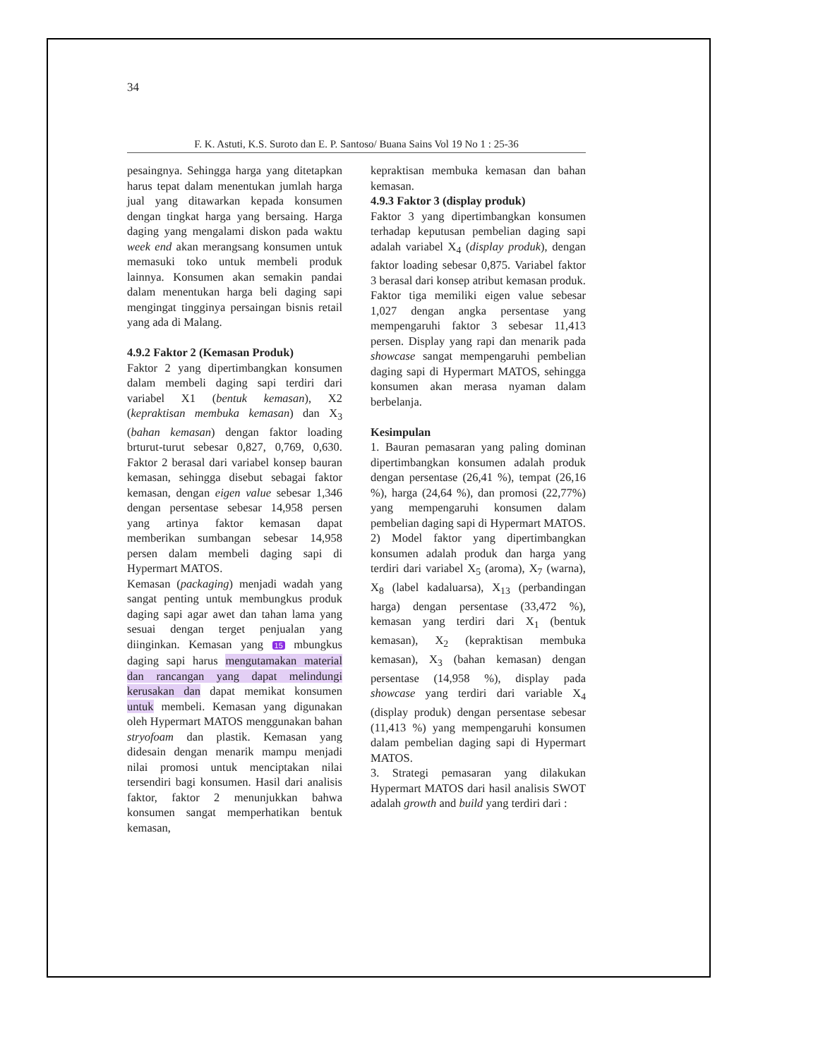34
F. K. Astuti, K.S. Suroto dan E. P. Santoso/ Buana Sains Vol 19 No 1 : 25-36
pesaingnya. Sehingga harga yang ditetapkan harus tepat dalam menentukan jumlah harga jual yang ditawarkan kepada konsumen dengan tingkat harga yang bersaing. Harga daging yang mengalami diskon pada waktu week end akan merangsang konsumen untuk memasuki toko untuk membeli produk lainnya. Konsumen akan semakin pandai dalam menentukan harga beli daging sapi mengingat tingginya persaingan bisnis retail yang ada di Malang.
4.9.2 Faktor 2 (Kemasan Produk)
Faktor 2 yang dipertimbangkan konsumen dalam membeli daging sapi terdiri dari variabel X1 (bentuk kemasan), X2 (kepraktisan membuka kemasan) dan X<sub>3</sub> (bahan kemasan) dengan faktor loading brturut-turut sebesar 0,827, 0,769, 0,630. Faktor 2 berasal dari variabel konsep bauran kemasan, sehingga disebut sebagai faktor kemasan, dengan eigen value sebesar 1,346 dengan persentase sebesar 14,958 persen yang artinya faktor kemasan dapat memberikan sumbangan sebesar 14,958 persen dalam membeli daging sapi di Hypermart MATOS.
Kemasan (packaging) menjadi wadah yang sangat penting untuk membungkus produk daging sapi agar awet dan tahan lama yang sesuai dengan terget penjualan yang diinginkan. Kemasan yang 15 mbungkus daging sapi harus mengutamakan material dan rancangan yang dapat melindungi kerusakan dan dapat memikat konsumen untuk membeli. Kemasan yang digunakan oleh Hypermart MATOS menggunakan bahan stryofoam dan plastik. Kemasan yang didesain dengan menarik mampu menjadi nilai promosi untuk menciptakan nilai tersendiri bagi konsumen. Hasil dari analisis faktor, faktor 2 menunjukkan bahwa konsumen sangat memperhatikan bentuk kemasan,
kepraktisan membuka kemasan dan bahan kemasan.
4.9.3 Faktor 3 (display produk)
Faktor 3 yang dipertimbangkan konsumen terhadap keputusan pembelian daging sapi adalah variabel X<sub>4</sub> (display produk), dengan faktor loading sebesar 0,875. Variabel faktor 3 berasal dari konsep atribut kemasan produk. Faktor tiga memiliki eigen value sebesar 1,027 dengan angka persentase yang mempengaruhi faktor 3 sebesar 11,413 persen. Display yang rapi dan menarik pada showcase sangat mempengaruhi pembelian daging sapi di Hypermart MATOS, sehingga konsumen akan merasa nyaman dalam berbelanja.
Kesimpulan
1. Bauran pemasaran yang paling dominan dipertimbangkan konsumen adalah produk dengan persentase (26,41 %), tempat (26,16 %), harga (24,64 %), dan promosi (22,77%) yang mempengaruhi konsumen dalam pembelian daging sapi di Hypermart MATOS.
2) Model faktor yang dipertimbangkan konsumen adalah produk dan harga yang terdiri dari variabel X<sub>5</sub> (aroma), X<sub>7</sub> (warna), X<sub>8</sub> (label kadaluarsa), X<sub>13</sub> (perbandingan harga) dengan persentase (33,472 %), kemasan yang terdiri dari X<sub>1</sub> (bentuk kemasan), X<sub>2</sub> (kepraktisan membuka kemasan), X<sub>3</sub> (bahan kemasan) dengan persentase (14,958 %), display pada showcase yang terdiri dari variable X<sub>4</sub> (display produk) dengan persentase sebesar (11,413 %) yang mempengaruhi konsumen dalam pembelian daging sapi di Hypermart MATOS.
3. Strategi pemasaran yang dilakukan Hypermart MATOS dari hasil analisis SWOT adalah growth and build yang terdiri dari :